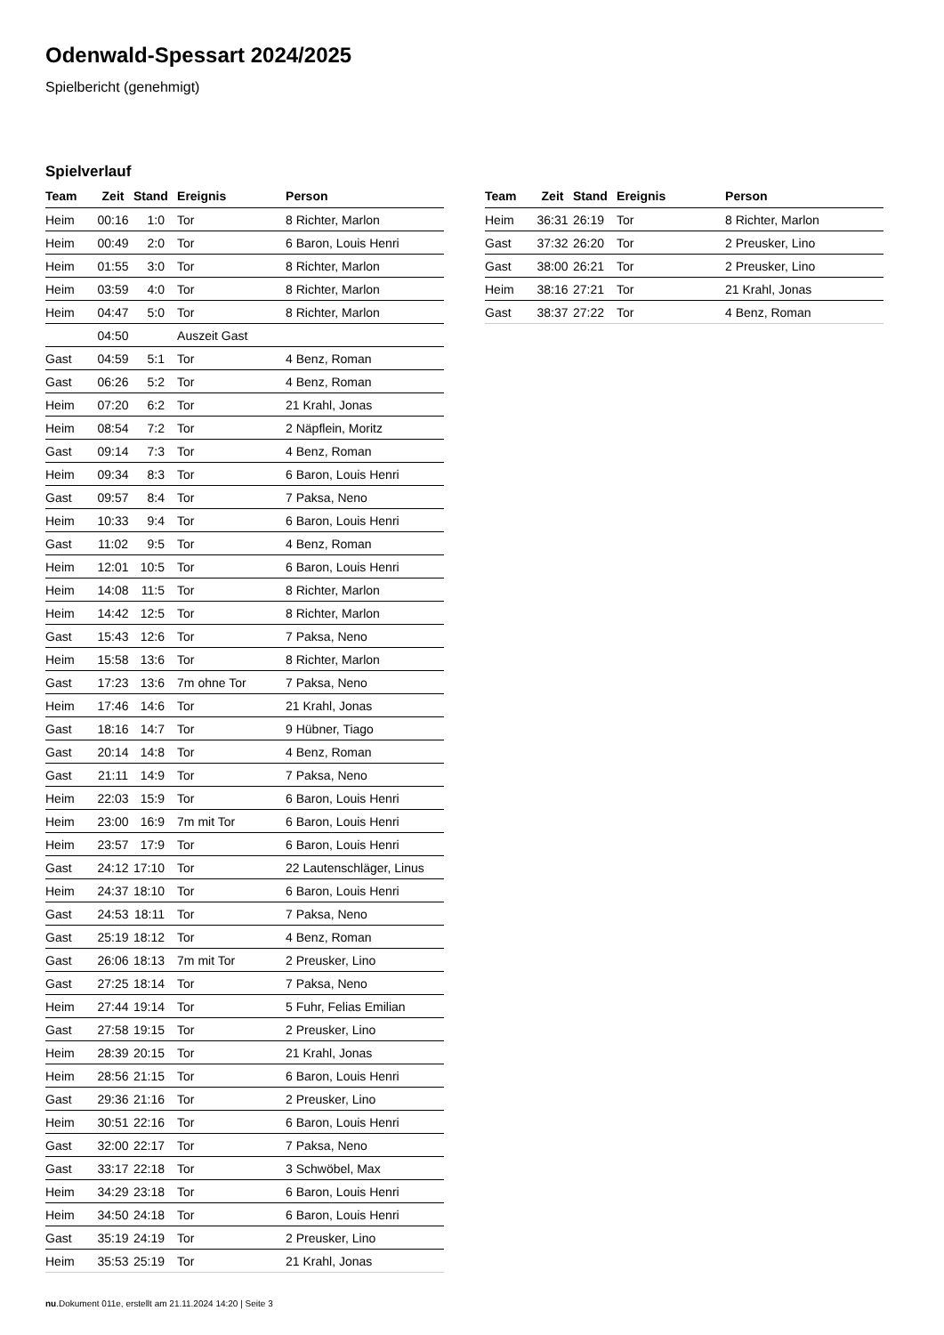Odenwald-Spessart 2024/2025
Spielbericht (genehmigt)
Spielverlauf
| Team | Zeit | Stand | Ereignis | Person |
| --- | --- | --- | --- | --- |
| Heim | 00:16 | 1:0 | Tor | 8 Richter, Marlon |
| Heim | 00:49 | 2:0 | Tor | 6 Baron, Louis Henri |
| Heim | 01:55 | 3:0 | Tor | 8 Richter, Marlon |
| Heim | 03:59 | 4:0 | Tor | 8 Richter, Marlon |
| Heim | 04:47 | 5:0 | Tor | 8 Richter, Marlon |
| | 04:50 | | Auszeit Gast | |
| Gast | 04:59 | 5:1 | Tor | 4 Benz, Roman |
| Gast | 06:26 | 5:2 | Tor | 4 Benz, Roman |
| Heim | 07:20 | 6:2 | Tor | 21 Krahl, Jonas |
| Heim | 08:54 | 7:2 | Tor | 2 Näpflein, Moritz |
| Gast | 09:14 | 7:3 | Tor | 4 Benz, Roman |
| Heim | 09:34 | 8:3 | Tor | 6 Baron, Louis Henri |
| Gast | 09:57 | 8:4 | Tor | 7 Paksa, Neno |
| Heim | 10:33 | 9:4 | Tor | 6 Baron, Louis Henri |
| Gast | 11:02 | 9:5 | Tor | 4 Benz, Roman |
| Heim | 12:01 | 10:5 | Tor | 6 Baron, Louis Henri |
| Heim | 14:08 | 11:5 | Tor | 8 Richter, Marlon |
| Heim | 14:42 | 12:5 | Tor | 8 Richter, Marlon |
| Gast | 15:43 | 12:6 | Tor | 7 Paksa, Neno |
| Heim | 15:58 | 13:6 | Tor | 8 Richter, Marlon |
| Gast | 17:23 | 13:6 | 7m ohne Tor | 7 Paksa, Neno |
| Heim | 17:46 | 14:6 | Tor | 21 Krahl, Jonas |
| Gast | 18:16 | 14:7 | Tor | 9 Hübner, Tiago |
| Gast | 20:14 | 14:8 | Tor | 4 Benz, Roman |
| Gast | 21:11 | 14:9 | Tor | 7 Paksa, Neno |
| Heim | 22:03 | 15:9 | Tor | 6 Baron, Louis Henri |
| Heim | 23:00 | 16:9 | 7m mit Tor | 6 Baron, Louis Henri |
| Heim | 23:57 | 17:9 | Tor | 6 Baron, Louis Henri |
| Gast | 24:12 | 17:10 | Tor | 22 Lautenschläger, Linus |
| Heim | 24:37 | 18:10 | Tor | 6 Baron, Louis Henri |
| Gast | 24:53 | 18:11 | Tor | 7 Paksa, Neno |
| Gast | 25:19 | 18:12 | Tor | 4 Benz, Roman |
| Gast | 26:06 | 18:13 | 7m mit Tor | 2 Preusker, Lino |
| Gast | 27:25 | 18:14 | Tor | 7 Paksa, Neno |
| Heim | 27:44 | 19:14 | Tor | 5 Fuhr, Felias Emilian |
| Gast | 27:58 | 19:15 | Tor | 2 Preusker, Lino |
| Heim | 28:39 | 20:15 | Tor | 21 Krahl, Jonas |
| Heim | 28:56 | 21:15 | Tor | 6 Baron, Louis Henri |
| Gast | 29:36 | 21:16 | Tor | 2 Preusker, Lino |
| Heim | 30:51 | 22:16 | Tor | 6 Baron, Louis Henri |
| Gast | 32:00 | 22:17 | Tor | 7 Paksa, Neno |
| Gast | 33:17 | 22:18 | Tor | 3 Schwöbel, Max |
| Heim | 34:29 | 23:18 | Tor | 6 Baron, Louis Henri |
| Heim | 34:50 | 24:18 | Tor | 6 Baron, Louis Henri |
| Gast | 35:19 | 24:19 | Tor | 2 Preusker, Lino |
| Heim | 35:53 | 25:19 | Tor | 21 Krahl, Jonas |
| Team | Zeit | Stand | Ereignis | Person |
| --- | --- | --- | --- | --- |
| Heim | 36:31 | 26:19 | Tor | 8 Richter, Marlon |
| Gast | 37:32 | 26:20 | Tor | 2 Preusker, Lino |
| Gast | 38:00 | 26:21 | Tor | 2 Preusker, Lino |
| Heim | 38:16 | 27:21 | Tor | 21 Krahl, Jonas |
| Gast | 38:37 | 27:22 | Tor | 4 Benz, Roman |
nu.Dokument 011e, erstellt am 21.11.2024 14:20 | Seite 3